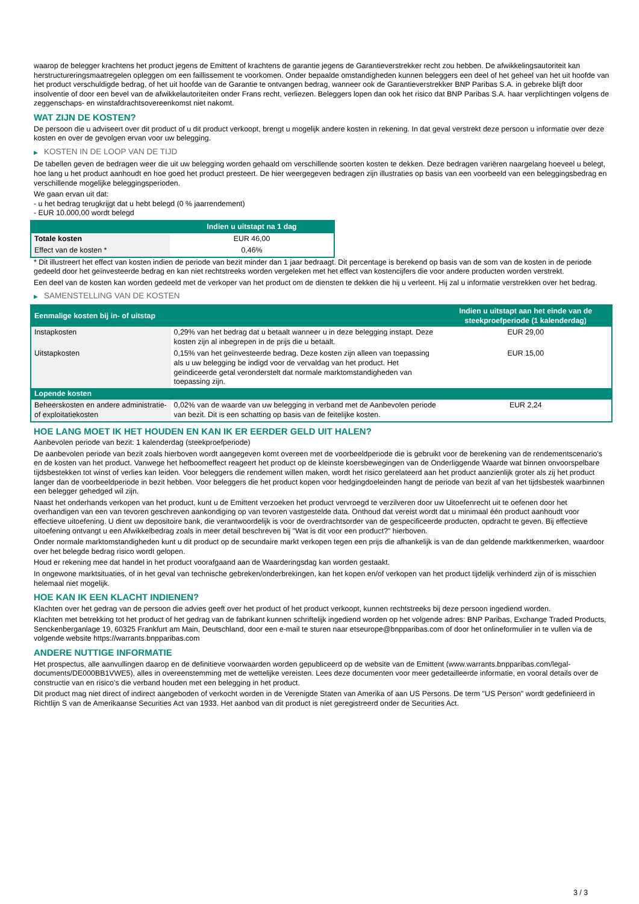waarop de belegger krachtens het product jegens de Emittent of krachtens de garantie jegens de Garantieverstrekker recht zou hebben. De afwikkelingsautoriteit kan herstructureringsmaatregelen opleggen om een faillissement te voorkomen. Onder bepaalde omstandigheden kunnen beleggers een deel of het geheel van het uit hoofde van het product verschuldigde bedrag, of het uit hoofde van de Garantie te ontvangen bedrag, wanneer ook de Garantieverstrekker BNP Paribas S.A. in gebreke blijft door insolventie of door een bevel van de afwikkelautoriteiten onder Frans recht, verliezen. Beleggers lopen dan ook het risico dat BNP Paribas S.A. haar verplichtingen volgens de zeggenschaps- en winstafdrachtsovereenkomst niet nakomt.
WAT ZIJN DE KOSTEN?
De persoon die u adviseert over dit product of u dit product verkoopt, brengt u mogelijk andere kosten in rekening. In dat geval verstrekt deze persoon u informatie over deze kosten en over de gevolgen ervan voor uw belegging.
▶ KOSTEN IN DE LOOP VAN DE TIJD
De tabellen geven de bedragen weer die uit uw belegging worden gehaald om verschillende soorten kosten te dekken. Deze bedragen variëren naargelang hoeveel u belegt, hoe lang u het product aanhoudt en hoe goed het product presteert. De hier weergegeven bedragen zijn illustraties op basis van een voorbeeld van een beleggingsbedrag en verschillende mogelijke beleggingsperioden.
We gaan ervan uit dat:
- u het bedrag terugkrijgt dat u hebt belegd (0 % jaarrendement)
- EUR 10.000,00 wordt belegd
| | Indien u uitstapt na 1 dag |
| --- | --- |
| Totale kosten | EUR 46,00 |
| Effect van de kosten * | 0,46% |
* Dit illustreert het effect van kosten indien de periode van bezit minder dan 1 jaar bedraagt. Dit percentage is berekend op basis van de som van de kosten in de periode gedeeld door het geïnvesteerde bedrag en kan niet rechtstreeks worden vergeleken met het effect van kostencijfers die voor andere producten worden verstrekt.
Een deel van de kosten kan worden gedeeld met de verkoper van het product om de diensten te dekken die hij u verleent. Hij zal u informatie verstrekken over het bedrag.
▶ SAMENSTELLING VAN DE KOSTEN
| Eenmalige kosten bij in- of uitstap | | Indien u uitstapt aan het einde van de steekproefperiode (1 kalenderdag) |
| --- | --- | --- |
| Instapkosten | 0,29% van het bedrag dat u betaalt wanneer u in deze belegging instapt. Deze kosten zijn al inbegrepen in de prijs die u betaalt. | EUR 29,00 |
| Uitstapkosten | 0,15% van het geïnvesteerde bedrag. Deze kosten zijn alleen van toepassing als u uw belegging be indigd voor de vervaldag van het product. Het geïndiceerde getal veronderstelt dat normale marktomstandigheden van toepassing zijn. | EUR 15,00 |
| Lopende kosten | | |
| Beheerskosten en andere administratie- of exploitatiekosten | 0,02% van de waarde van uw belegging in verband met de Aanbevolen periode van bezit. Dit is een schatting op basis van de feitelijke kosten. | EUR 2,24 |
HOE LANG MOET IK HET HOUDEN EN KAN IK ER EERDER GELD UIT HALEN?
Aanbevolen periode van bezit: 1 kalenderdag (steekproefperiode)
De aanbevolen periode van bezit zoals hierboven wordt aangegeven komt overeen met de voorbeeldperiode die is gebruikt voor de berekening van de rendementscenario's en de kosten van het product. Vanwege het hefboomeffect reageert het product op de kleinste koersbewegingen van de Onderliggende Waarde wat binnen onvoorspelbare tijdsbestekken tot winst of verlies kan leiden. Voor beleggers die rendement willen maken, wordt het risico gerelateerd aan het product aanzienlijk groter als zij het product langer dan de voorbeeldperiode in bezit hebben. Voor beleggers die het product kopen voor hedgingdoeleinden hangt de periode van bezit af van het tijdsbestek waarbinnen een belegger gehedged wil zijn.
Naast het onderhands verkopen van het product, kunt u de Emittent verzoeken het product vervroegd te verzilveren door uw Uitoefenrecht uit te oefenen door het overhandigen van een van tevoren geschreven aankondiging op van tevoren vastgestelde data. Onthoud dat vereist wordt dat u minimaal één product aanhoudt voor effectieve uitoefening. U dient uw depositoire bank, die verantwoordelijk is voor de overdrachtsorder van de gespecificeerde producten, opdracht te geven. Bij effectieve uitoefening ontvangt u een Afwikkelbedrag zoals in meer detail beschreven bij "Wat is dit voor een product?" hierboven.
Onder normale marktomstandigheden kunt u dit product op de secundaire markt verkopen tegen een prijs die afhankelijk is van de dan geldende marktkenmerken, waardoor over het belegde bedrag risico wordt gelopen.
Houd er rekening mee dat handel in het product voorafgaand aan de Waarderingsdag kan worden gestaakt.
In ongewone marktsituaties, of in het geval van technische gebreken/onderbrekingen, kan het kopen en/of verkopen van het product tijdelijk verhinderd zijn of is misschien helemaal niet mogelijk.
HOE KAN IK EEN KLACHT INDIENEN?
Klachten over het gedrag van de persoon die advies geeft over het product of het product verkoopt, kunnen rechtstreeks bij deze persoon ingediend worden.
Klachten met betrekking tot het product of het gedrag van de fabrikant kunnen schriftelijk ingediend worden op het volgende adres: BNP Paribas, Exchange Traded Products, Senckenberganlage 19, 60325 Frankfurt am Main, Deutschland, door een e-mail te sturen naar etseurope@bnpparibas.com of door het onlineformulier in te vullen via de volgende website https://warrants.bnpparibas.com
ANDERE NUTTIGE INFORMATIE
Het prospectus, alle aanvullingen daarop en de definitieve voorwaarden worden gepubliceerd op de website van de Emittent (www.warrants.bnpparibas.com/legal-documents/DE000BB1VWE5), alles in overeenstemming met de wettelijke vereisten. Lees deze documenten voor meer gedetailleerde informatie, en vooral details over de constructie van en risico’s die verband houden met een belegging in het product.
Dit product mag niet direct of indirect aangeboden of verkocht worden in de Verenigde Staten van Amerika of aan US Persons. De term "US Person" wordt gedefinieerd in Richtlijn S van de Amerikaanse Securities Act van 1933. Het aanbod van dit product is niet geregistreerd onder de Securities Act.
3 / 3